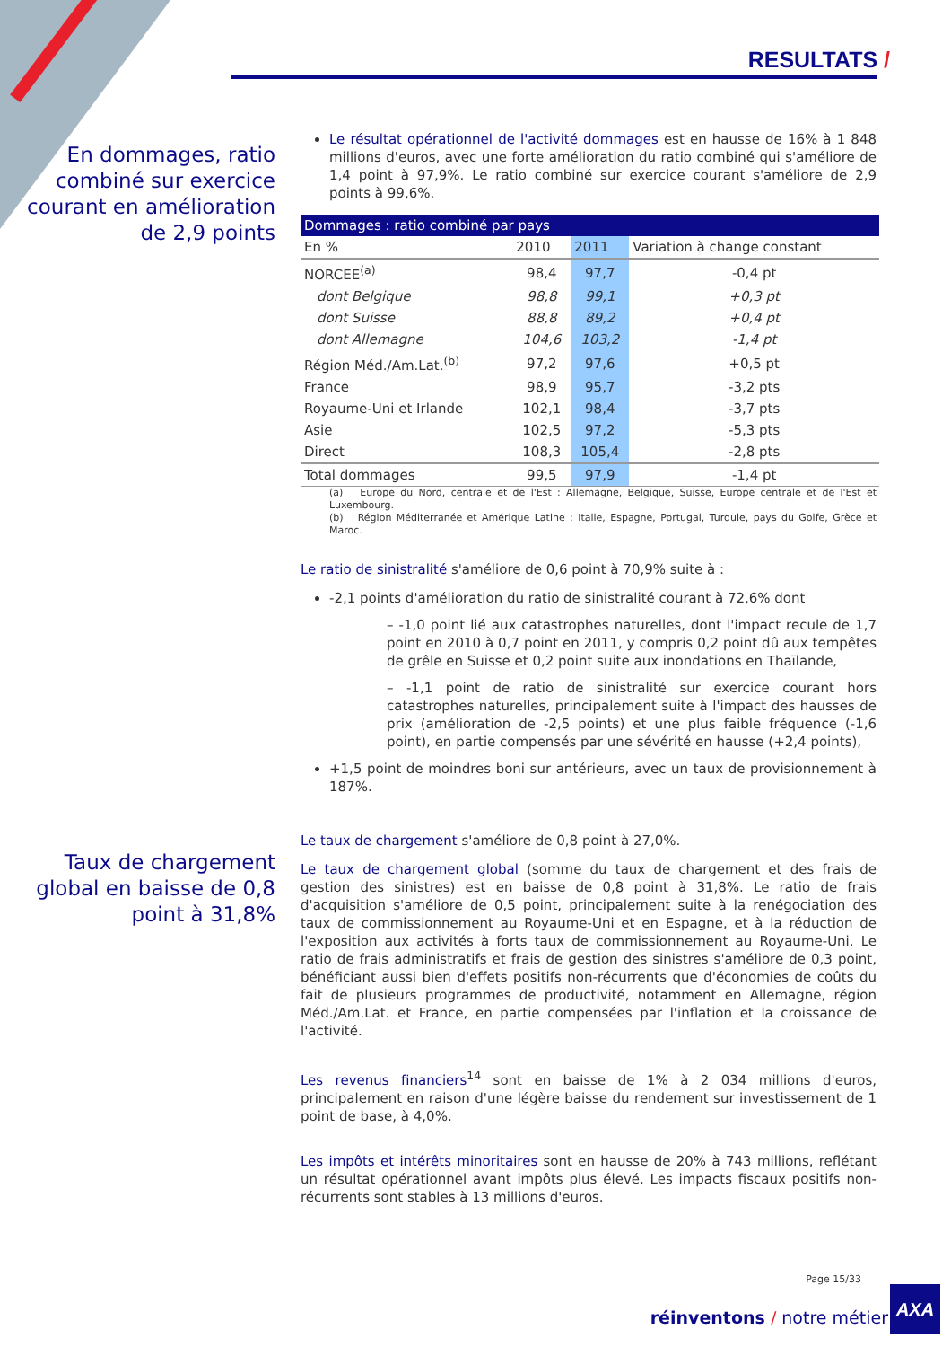RESULTATS /
En dommages, ratio combiné sur exercice courant en amélioration de 2,9 points
Taux de chargement global en baisse de 0,8 point à 31,8%
Le résultat opérationnel de l'activité dommages est en hausse de 16% à 1 848 millions d'euros, avec une forte amélioration du ratio combiné qui s'améliore de 1,4 point à 97,9%. Le ratio combiné sur exercice courant s'améliore de 2,9 points à 99,6%.
| Dommages : ratio combiné par pays | | | |
| --- | --- | --- | --- |
| En % | 2010 | 2011 | Variation à change constant |
| NORCEE<sup>(a)</sup> | 98,4 | 97,7 | -0,4 pt |
| dont Belgique | 98,8 | 99,1 | +0,3 pt |
| dont Suisse | 88,8 | 89,2 | +0,4 pt |
| dont Allemagne | 104,6 | 103,2 | -1,4 pt |
| Région Méd./Am.Lat.<sup>(b)</sup> | 97,2 | 97,6 | +0,5 pt |
| France | 98,9 | 95,7 | -3,2 pts |
| Royaume-Uni et Irlande | 102,1 | 98,4 | -3,7 pts |
| Asie | 102,5 | 97,2 | -5,3 pts |
| Direct | 108,3 | 105,4 | -2,8 pts |
| Total dommages | 99,5 | 97,9 | -1,4 pt |
(a) Europe du Nord, centrale et de l'Est : Allemagne, Belgique, Suisse, Europe centrale et de l'Est et Luxembourg.
(b) Région Méditerranée et Amérique Latine : Italie, Espagne, Portugal, Turquie, pays du Golfe, Grèce et Maroc.
Le ratio de sinistralité s'améliore de 0,6 point à 70,9% suite à :
-2,1 points d'amélioration du ratio de sinistralité courant à 72,6% dont
– -1,0 point lié aux catastrophes naturelles, dont l'impact recule de 1,7 point en 2010 à 0,7 point en 2011, y compris 0,2 point dû aux tempêtes de grêle en Suisse et 0,2 point suite aux inondations en Thaïlande,
– -1,1 point de ratio de sinistralité sur exercice courant hors catastrophes naturelles, principalement suite à l'impact des hausses de prix (amélioration de -2,5 points) et une plus faible fréquence (-1,6 point), en partie compensés par une sévérité en hausse (+2,4 points),
+1,5 point de moindres boni sur antérieurs, avec un taux de provisionnement à 187%.
Le taux de chargement s'améliore de 0,8 point à 27,0%.
Le taux de chargement global (somme du taux de chargement et des frais de gestion des sinistres) est en baisse de 0,8 point à 31,8%. Le ratio de frais d'acquisition s'améliore de 0,5 point, principalement suite à la renégociation des taux de commissionnement au Royaume-Uni et en Espagne, et à la réduction de l'exposition aux activités à forts taux de commissionnement au Royaume-Uni. Le ratio de frais administratifs et frais de gestion des sinistres s'améliore de 0,3 point, bénéficiant aussi bien d'effets positifs non-récurrents que d'économies de coûts du fait de plusieurs programmes de productivité, notamment en Allemagne, région Méd./Am.Lat. et France, en partie compensées par l'inflation et la croissance de l'activité.
Les revenus financiers<sup>14</sup> sont en baisse de 1% à 2 034 millions d'euros, principalement en raison d'une légère baisse du rendement sur investissement de 1 point de base, à 4,0%.
Les impôts et intérêts minoritaires sont en hausse de 20% à 743 millions, reflétant un résultat opérationnel avant impôts plus élevé. Les impacts fiscaux positifs non-récurrents sont stables à 13 millions d'euros.
Page 15/33
réinventons / notre métier
AXA